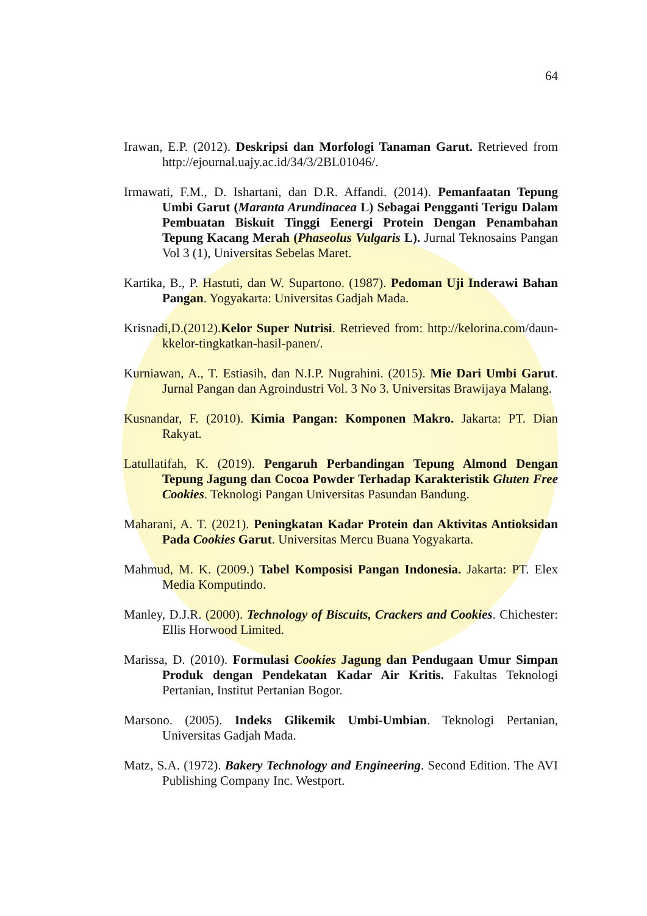64
Irawan, E.P. (2012). Deskripsi dan Morfologi Tanaman Garut. Retrieved from http://ejournal.uajy.ac.id/34/3/2BL01046/.
Irmawati, F.M., D. Ishartani, dan D.R. Affandi. (2014). Pemanfaatan Tepung Umbi Garut (Maranta Arundinacea L) Sebagai Pengganti Terigu Dalam Pembuatan Biskuit Tinggi Eenergi Protein Dengan Penambahan Tepung Kacang Merah (Phaseolus Vulgaris L). Jurnal Teknosains Pangan Vol 3 (1), Universitas Sebelas Maret.
Kartika, B., P. Hastuti, dan W. Supartono. (1987). Pedoman Uji Inderawi Bahan Pangan. Yogyakarta: Universitas Gadjah Mada.
Krisnadi,D.(2012).Kelor Super Nutrisi. Retrieved from: http://kelorina.com/daun-kkelor-tingkatkan-hasil-panen/.
Kurniawan, A., T. Estiasih, dan N.I.P. Nugrahini. (2015). Mie Dari Umbi Garut. Jurnal Pangan dan Agroindustri Vol. 3 No 3. Universitas Brawijaya Malang.
Kusnandar, F. (2010). Kimia Pangan: Komponen Makro. Jakarta: PT. Dian Rakyat.
Latullatifah, K. (2019). Pengaruh Perbandingan Tepung Almond Dengan Tepung Jagung dan Cocoa Powder Terhadap Karakteristik Gluten Free Cookies. Teknologi Pangan Universitas Pasundan Bandung.
Maharani, A. T. (2021). Peningkatan Kadar Protein dan Aktivitas Antioksidan Pada Cookies Garut. Universitas Mercu Buana Yogyakarta.
Mahmud, M. K. (2009.) Tabel Komposisi Pangan Indonesia. Jakarta: PT. Elex Media Komputindo.
Manley, D.J.R. (2000). Technology of Biscuits, Crackers and Cookies. Chichester: Ellis Horwood Limited.
Marissa, D. (2010). Formulasi Cookies Jagung dan Pendugaan Umur Simpan Produk dengan Pendekatan Kadar Air Kritis. Fakultas Teknologi Pertanian, Institut Pertanian Bogor.
Marsono. (2005). Indeks Glikemik Umbi-Umbian. Teknologi Pertanian, Universitas Gadjah Mada.
Matz, S.A. (1972). Bakery Technology and Engineering. Second Edition. The AVI Publishing Company Inc. Westport.